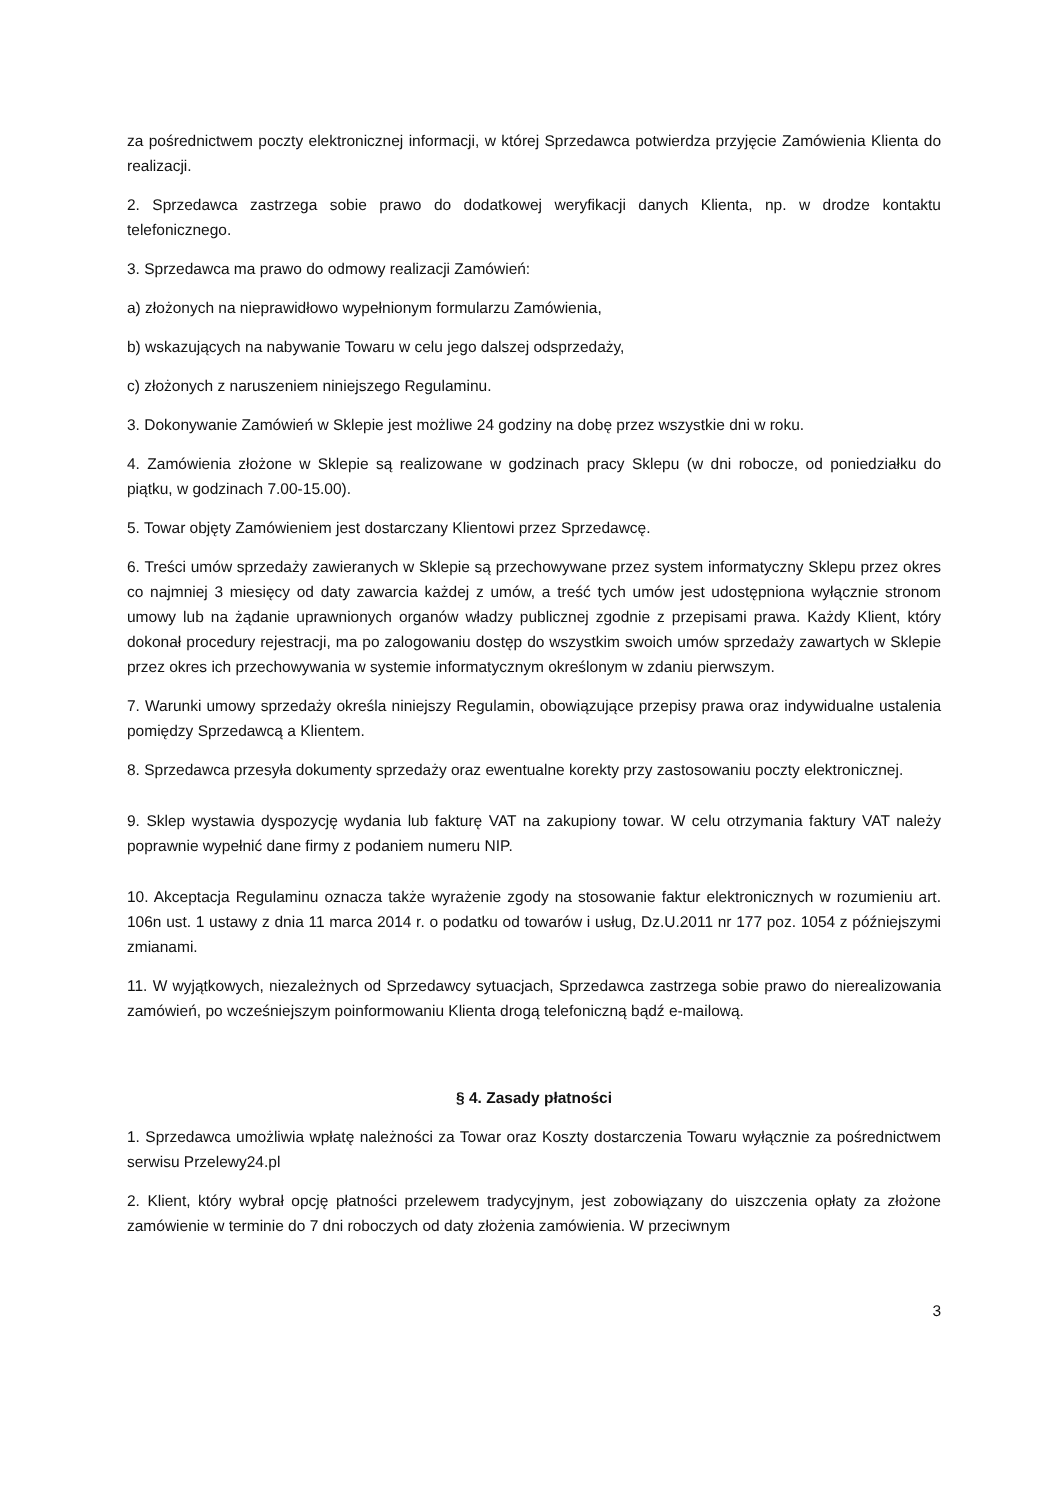za pośrednictwem poczty elektronicznej informacji, w której Sprzedawca potwierdza przyjęcie Zamówienia Klienta do realizacji.
2. Sprzedawca zastrzega sobie prawo do dodatkowej weryfikacji danych Klienta, np. w drodze kontaktu telefonicznego.
3. Sprzedawca ma prawo do odmowy realizacji Zamówień:
a) złożonych na nieprawidłowo wypełnionym formularzu Zamówienia,
b) wskazujących na nabywanie Towaru w celu jego dalszej odsprzedaży,
c) złożonych z naruszeniem niniejszego Regulaminu.
3. Dokonywanie Zamówień w Sklepie jest możliwe 24 godziny na dobę przez wszystkie dni w roku.
4. Zamówienia złożone w Sklepie są realizowane w godzinach pracy Sklepu (w dni robocze, od poniedziałku do piątku, w godzinach 7.00-15.00).
5. Towar objęty Zamówieniem jest dostarczany Klientowi przez Sprzedawcę.
6. Treści umów sprzedaży zawieranych w Sklepie są przechowywane przez system informatyczny Sklepu przez okres co najmniej 3 miesięcy od daty zawarcia każdej z umów, a treść tych umów jest udostępniona wyłącznie stronom umowy lub na żądanie uprawnionych organów władzy publicznej zgodnie z przepisami prawa. Każdy Klient, który dokonał procedury rejestracji, ma po zalogowaniu dostęp do wszystkim swoich umów sprzedaży zawartych w Sklepie przez okres ich przechowywania w systemie informatycznym określonym w zdaniu pierwszym.
7. Warunki umowy sprzedaży określa niniejszy Regulamin, obowiązujące przepisy prawa oraz indywidualne ustalenia pomiędzy Sprzedawcą a Klientem.
8. Sprzedawca przesyła dokumenty sprzedaży oraz ewentualne korekty przy zastosowaniu poczty elektronicznej.
9. Sklep wystawia dyspozycję wydania lub fakturę VAT na zakupiony towar. W celu otrzymania faktury VAT należy poprawnie wypełnić dane firmy z podaniem numeru NIP.
10. Akceptacja Regulaminu oznacza także wyrażenie zgody na stosowanie faktur elektronicznych w rozumieniu art. 106n ust. 1 ustawy z dnia 11 marca 2014 r. o podatku od towarów i usług, Dz.U.2011 nr 177 poz. 1054 z późniejszymi zmianami.
11. W wyjątkowych, niezależnych od Sprzedawcy sytuacjach, Sprzedawca zastrzega sobie prawo do nierealizowania zamówień, po wcześniejszym poinformowaniu Klienta drogą telefoniczną bądź e-mailową.
§ 4. Zasady płatności
1. Sprzedawca umożliwia wpłatę należności za Towar oraz Koszty dostarczenia Towaru wyłącznie za pośrednictwem serwisu Przelewy24.pl
2. Klient, który wybrał opcję płatności przelewem tradycyjnym, jest zobowiązany do uiszczenia opłaty za złożone zamówienie w terminie do 7 dni roboczych od daty złożenia zamówienia. W przeciwnym
3